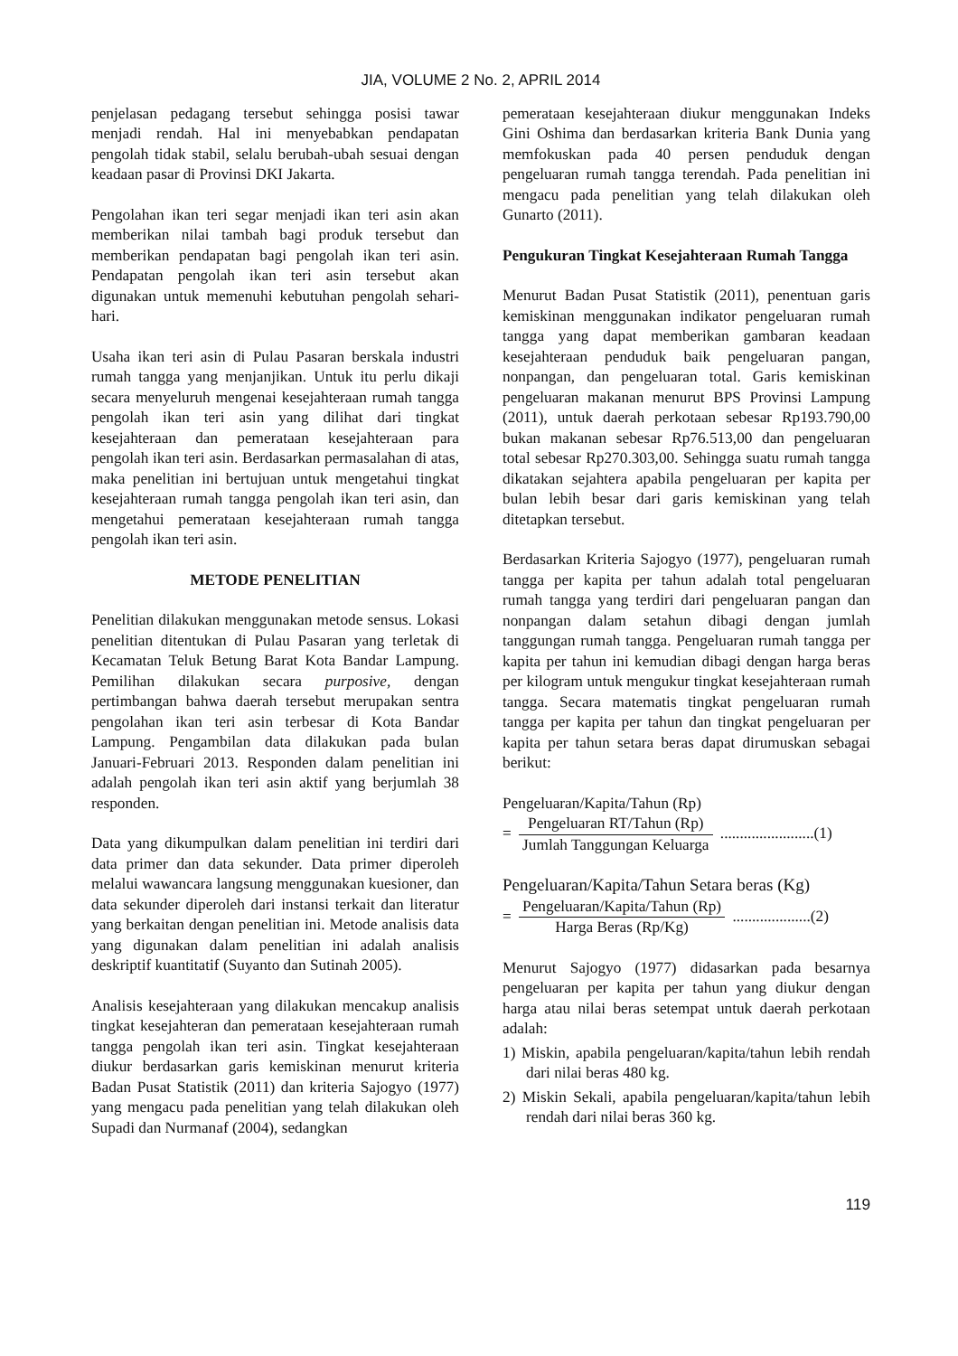JIA, VOLUME 2 No. 2, APRIL 2014
penjelasan pedagang tersebut sehingga posisi tawar menjadi rendah. Hal ini menyebabkan pendapatan pengolah tidak stabil, selalu berubah-ubah sesuai dengan keadaan pasar di Provinsi DKI Jakarta.
Pengolahan ikan teri segar menjadi ikan teri asin akan memberikan nilai tambah bagi produk tersebut dan memberikan pendapatan bagi pengolah ikan teri asin. Pendapatan pengolah ikan teri asin tersebut akan digunakan untuk memenuhi kebutuhan pengolah sehari-hari.
Usaha ikan teri asin di Pulau Pasaran berskala industri rumah tangga yang menjanjikan. Untuk itu perlu dikaji secara menyeluruh mengenai kesejahteraan rumah tangga pengolah ikan teri asin yang dilihat dari tingkat kesejahteraan dan pemerataan kesejahteraan para pengolah ikan teri asin. Berdasarkan permasalahan di atas, maka penelitian ini bertujuan untuk mengetahui tingkat kesejahteraan rumah tangga pengolah ikan teri asin, dan mengetahui pemerataan kesejahteraan rumah tangga pengolah ikan teri asin.
METODE PENELITIAN
Penelitian dilakukan menggunakan metode sensus. Lokasi penelitian ditentukan di Pulau Pasaran yang terletak di Kecamatan Teluk Betung Barat Kota Bandar Lampung. Pemilihan dilakukan secara purposive, dengan pertimbangan bahwa daerah tersebut merupakan sentra pengolahan ikan teri asin terbesar di Kota Bandar Lampung. Pengambilan data dilakukan pada bulan Januari-Februari 2013. Responden dalam penelitian ini adalah pengolah ikan teri asin aktif yang berjumlah 38 responden.
Data yang dikumpulkan dalam penelitian ini terdiri dari data primer dan data sekunder. Data primer diperoleh melalui wawancara langsung menggunakan kuesioner, dan data sekunder diperoleh dari instansi terkait dan literatur yang berkaitan dengan penelitian ini. Metode analisis data yang digunakan dalam penelitian ini adalah analisis deskriptif kuantitatif (Suyanto dan Sutinah 2005).
Analisis kesejahteraan yang dilakukan mencakup analisis tingkat kesejahteran dan pemerataan kesejahteraan rumah tangga pengolah ikan teri asin. Tingkat kesejahteraan diukur berdasarkan garis kemiskinan menurut kriteria Badan Pusat Statistik (2011) dan kriteria Sajogyo (1977) yang mengacu pada penelitian yang telah dilakukan oleh Supadi dan Nurmanaf (2004), sedangkan
pemerataan kesejahteraan diukur menggunakan Indeks Gini Oshima dan berdasarkan kriteria Bank Dunia yang memfokuskan pada 40 persen penduduk dengan pengeluaran rumah tangga terendah. Pada penelitian ini mengacu pada penelitian yang telah dilakukan oleh Gunarto (2011).
Pengukuran Tingkat Kesejahteraan Rumah Tangga
Menurut Badan Pusat Statistik (2011), penentuan garis kemiskinan menggunakan indikator pengeluaran rumah tangga yang dapat memberikan gambaran keadaan kesejahteraan penduduk baik pengeluaran pangan, nonpangan, dan pengeluaran total. Garis kemiskinan pengeluaran makanan menurut BPS Provinsi Lampung (2011), untuk daerah perkotaan sebesar Rp193.790,00 bukan makanan sebesar Rp76.513,00 dan pengeluaran total sebesar Rp270.303,00. Sehingga suatu rumah tangga dikatakan sejahtera apabila pengeluaran per kapita per bulan lebih besar dari garis kemiskinan yang telah ditetapkan tersebut.
Berdasarkan Kriteria Sajogyo (1977), pengeluaran rumah tangga per kapita per tahun adalah total pengeluaran rumah tangga yang terdiri dari pengeluaran pangan dan nonpangan dalam setahun dibagi dengan jumlah tanggungan rumah tangga. Pengeluaran rumah tangga per kapita per tahun ini kemudian dibagi dengan harga beras per kilogram untuk mengukur tingkat kesejahteraan rumah tangga. Secara matematis tingkat pengeluaran rumah tangga per kapita per tahun dan tingkat pengeluaran per kapita per tahun setara beras dapat dirumuskan sebagai berikut:
Pengeluaran/Kapita/Tahun (Rp)
= Pengeluaran RT/Tahun (Rp) Jumlah Tanggungan Keluarga ........................(1)
Pengeluaran/Kapita/Tahun Setara beras (Kg)
= Pengeluaran/Kapita/Tahun (Rp) Harga Beras (Rp/Kg) ....................(2)
Menurut Sajogyo (1977) didasarkan pada besarnya pengeluaran per kapita per tahun yang diukur dengan harga atau nilai beras setempat untuk daerah perkotaan adalah:
1) Miskin, apabila pengeluaran/kapita/tahun lebih rendah dari nilai beras 480 kg.
2) Miskin Sekali, apabila pengeluaran/kapita/tahun lebih rendah dari nilai beras 360 kg.
119